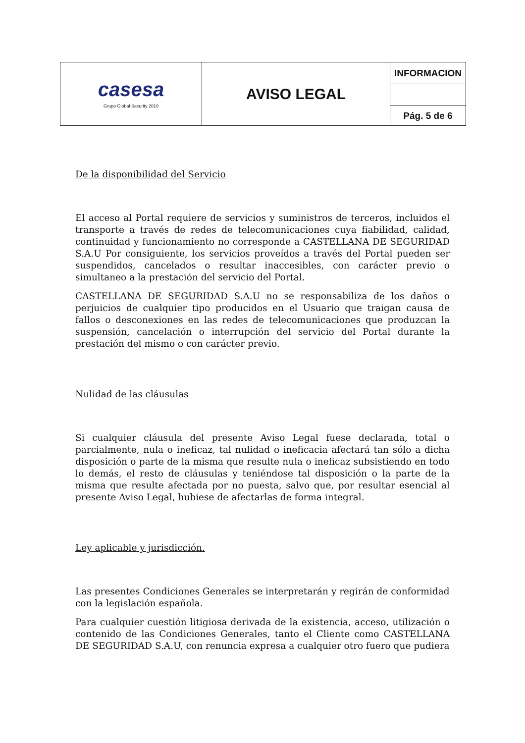| casesa Grupo Global Security 2010 | AVISO LEGAL | INFORMACION |
| | | Pág. 5 de 6 |
De la disponibilidad del Servicio
El acceso al Portal requiere de servicios y suministros de terceros, incluidos el transporte a través de redes de telecomunicaciones cuya fiabilidad, calidad, continuidad y funcionamiento no corresponde a CASTELLANA DE SEGURIDAD S.A.U Por consiguiente, los servicios proveídos a través del Portal pueden ser suspendidos, cancelados o resultar inaccesibles, con carácter previo o simultaneo a la prestación del servicio del Portal.
CASTELLANA DE SEGURIDAD S.A.U no se responsabiliza de los daños o perjuicios de cualquier tipo producidos en el Usuario que traigan causa de fallos o desconexiones en las redes de telecomunicaciones que produzcan la suspensión, cancelación o interrupción del servicio del Portal durante la prestación del mismo o con carácter previo.
Nulidad de las cláusulas
Si cualquier cláusula del presente Aviso Legal fuese declarada, total o parcialmente, nula o ineficaz, tal nulidad o ineficacia afectará tan sólo a dicha disposición o parte de la misma que resulte nula o ineficaz subsistiendo en todo lo demás, el resto de cláusulas y teniéndose tal disposición o la parte de la misma que resulte afectada por no puesta, salvo que, por resultar esencial al presente Aviso Legal, hubiese de afectarlas de forma integral.
Ley aplicable y jurisdicción.
Las presentes Condiciones Generales se interpretarán y regirán de conformidad con la legislación española.
Para cualquier cuestión litigiosa derivada de la existencia, acceso, utilización o contenido de las Condiciones Generales, tanto el Cliente como CASTELLANA DE SEGURIDAD S.A.U, con renuncia expresa a cualquier otro fuero que pudiera